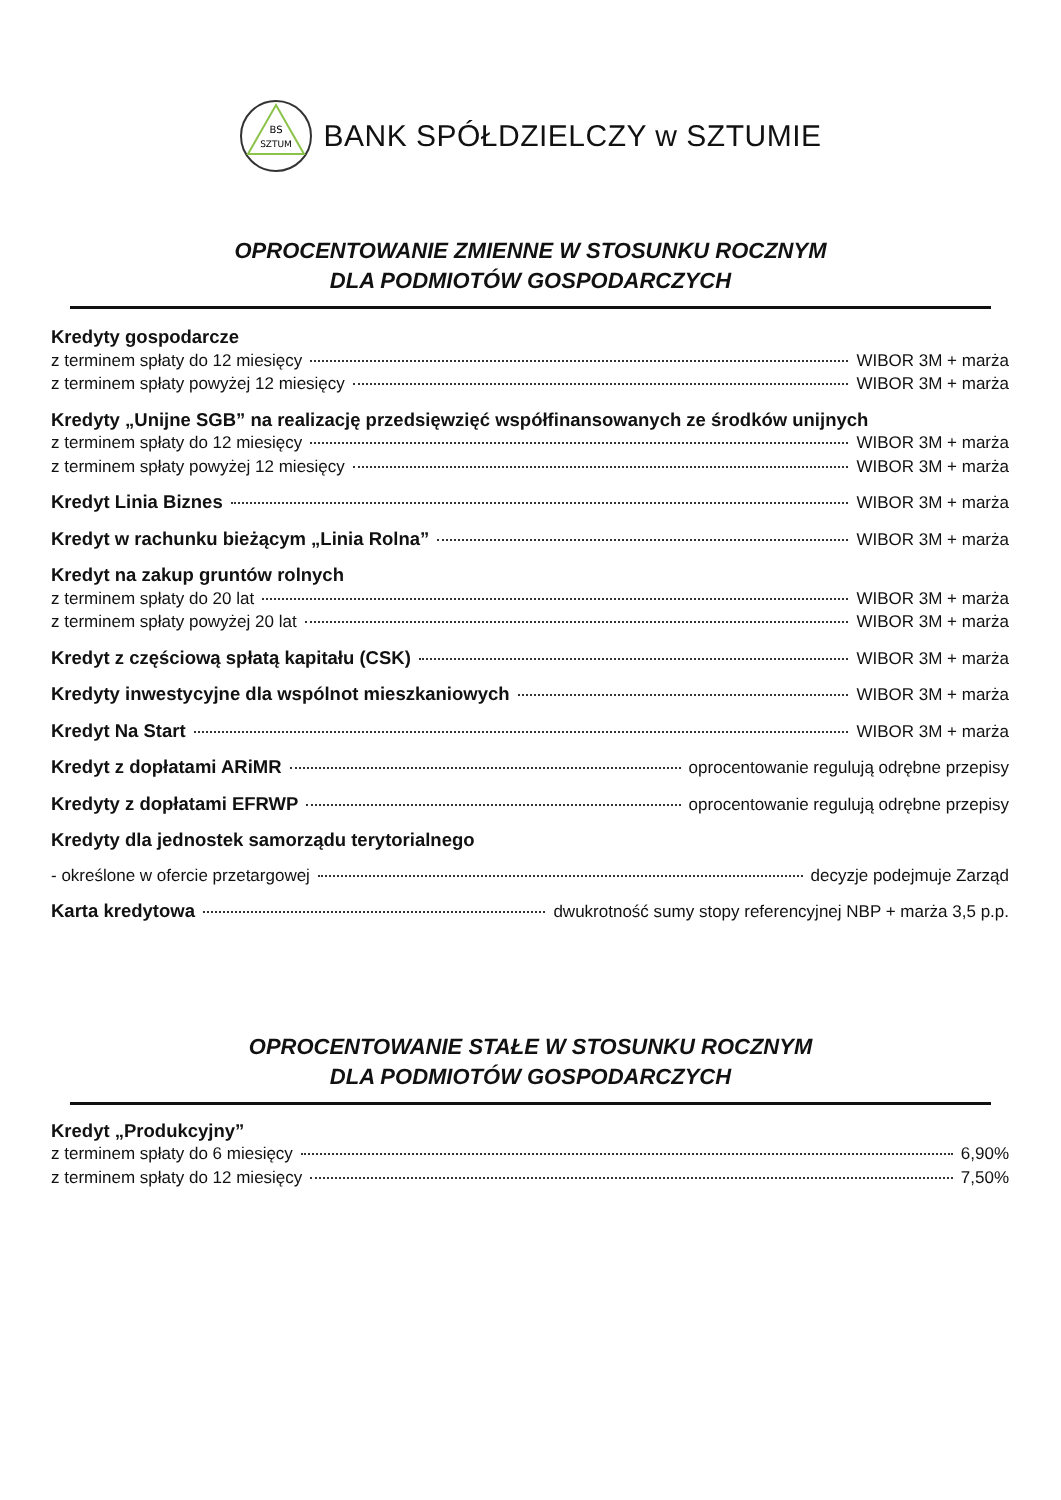BS
SZTUM
BANK SPÓŁDZIELCZY w SZTUMIE
OPROCENTOWANIE ZMIENNE W STOSUNKU ROCZNYM
DLA PODMIOTÓW GOSPODARCZYCH
Kredyty gospodarcze
z terminem spłaty do 12 miesięcy WIBOR 3M + marża
z terminem spłaty powyżej 12 miesięcy WIBOR 3M + marża
Kredyty „Unijne SGB” na realizację przedsięwzięć współfinansowanych ze środków unijnych
z terminem spłaty do 12 miesięcy WIBOR 3M + marża
z terminem spłaty powyżej 12 miesięcy WIBOR 3M + marża
Kredyt Linia Biznes WIBOR 3M + marża
Kredyt w rachunku bieżącym „Linia Rolna” WIBOR 3M + marża
Kredyt na zakup gruntów rolnych
z terminem spłaty do 20 lat WIBOR 3M + marża
z terminem spłaty powyżej 20 lat WIBOR 3M + marża
Kredyt z częściową spłatą kapitału (CSK) WIBOR 3M + marża
Kredyty inwestycyjne dla wspólnot mieszkaniowych WIBOR 3M + marża
Kredyt Na Start WIBOR 3M + marża
Kredyt z dopłatami ARiMR oprocentowanie regulują odrębne przepisy
Kredyty z dopłatami EFRWP oprocentowanie regulują odrębne przepisy
Kredyty dla jednostek samorządu terytorialnego
- określone w ofercie przetargowej decyzje podejmuje Zarząd
Karta kredytowa dwukrotność sumy stopy referencyjnej NBP + marża 3,5 p.p.
OPROCENTOWANIE STAŁE W STOSUNKU ROCZNYM
DLA PODMIOTÓW GOSPODARCZYCH
Kredyt „Produkcyjny”
z terminem spłaty do 6 miesięcy 6,90%
z terminem spłaty do 12 miesięcy 7,50%